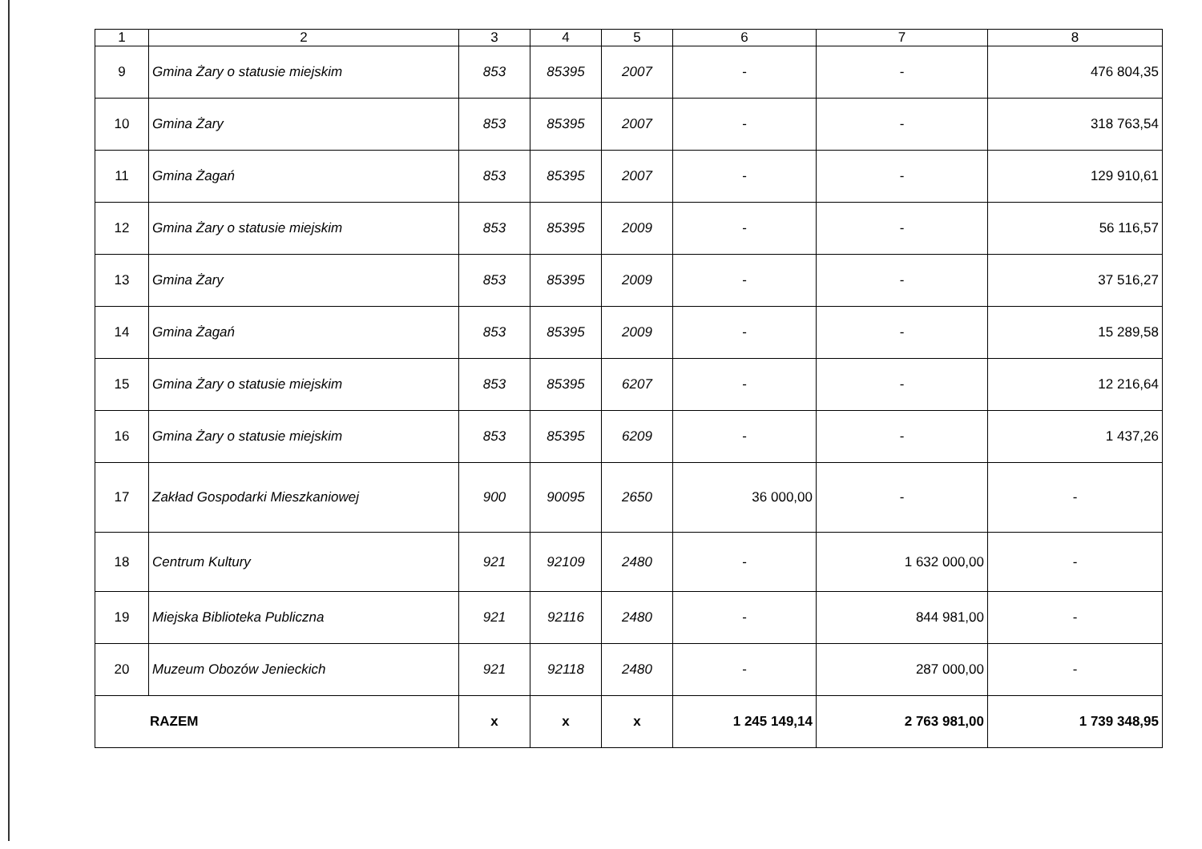| 1 | 2 | 3 | 4 | 5 | 6 | 7 | 8 |
| --- | --- | --- | --- | --- | --- | --- | --- |
| 9 | Gmina Żary o statusie miejskim | 853 | 85395 | 2007 | - | - | 476 804,35 |
| 10 | Gmina Żary | 853 | 85395 | 2007 | - | - | 318 763,54 |
| 11 | Gmina Żagań | 853 | 85395 | 2007 | - | - | 129 910,61 |
| 12 | Gmina Żary o statusie miejskim | 853 | 85395 | 2009 | - | - | 56 116,57 |
| 13 | Gmina Żary | 853 | 85395 | 2009 | - | - | 37 516,27 |
| 14 | Gmina Żagań | 853 | 85395 | 2009 | - | - | 15 289,58 |
| 15 | Gmina Żary o statusie miejskim | 853 | 85395 | 6207 | - | - | 12 216,64 |
| 16 | Gmina Żary o statusie miejskim | 853 | 85395 | 6209 | - | - | 1 437,26 |
| 17 | Zakład Gospodarki Mieszkaniowej | 900 | 90095 | 2650 | 36 000,00 | - | - |
| 18 | Centrum Kultury | 921 | 92109 | 2480 | - | 1 632 000,00 | - |
| 19 | Miejska Biblioteka Publiczna | 921 | 92116 | 2480 | - | 844 981,00 | - |
| 20 | Muzeum Obozów Jenieckich | 921 | 92118 | 2480 | - | 287 000,00 | - |
| RAZEM | | x | x | x | 1 245 149,14 | 2 763 981,00 | 1 739 348,95 |